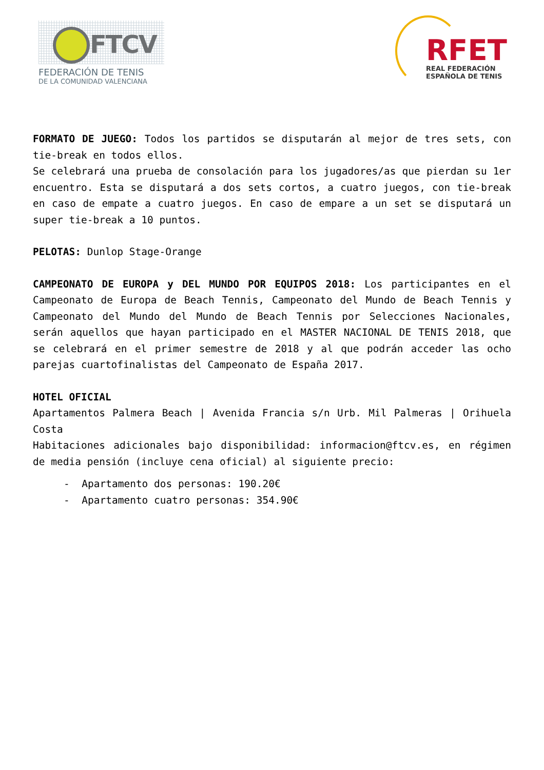FTCV
FEDERACIÓN DE TENIS
DE LA COMUNIDAD VALENCIANA
RFET
REAL FEDERACIÓN
ESPAÑOLA DE TENIS
FORMATO DE JUEGO: Todos los partidos se disputarán al mejor de tres sets, con tie-break en todos ellos.
Se celebrará una prueba de consolación para los jugadores/as que pierdan su 1er encuentro. Esta se disputará a dos sets cortos, a cuatro juegos, con tie-break en caso de empate a cuatro juegos. En caso de empare a un set se disputará un super tie-break a 10 puntos.
PELOTAS: Dunlop Stage-Orange
CAMPEONATO DE EUROPA y DEL MUNDO POR EQUIPOS 2018: Los participantes en el Campeonato de Europa de Beach Tennis, Campeonato del Mundo de Beach Tennis y Campeonato del Mundo del Mundo de Beach Tennis por Selecciones Nacionales, serán aquellos que hayan participado en el MASTER NACIONAL DE TENIS 2018, que se celebrará en el primer semestre de 2018 y al que podrán acceder las ocho parejas cuartofinalistas del Campeonato de España 2017.
HOTEL OFICIAL
Apartamentos Palmera Beach | Avenida Francia s/n Urb. Mil Palmeras | Orihuela Costa
Habitaciones adicionales bajo disponibilidad: informacion@ftcv.es, en régimen de media pensión (incluye cena oficial) al siguiente precio:
- Apartamento dos personas: 190.20€
- Apartamento cuatro personas: 354.90€